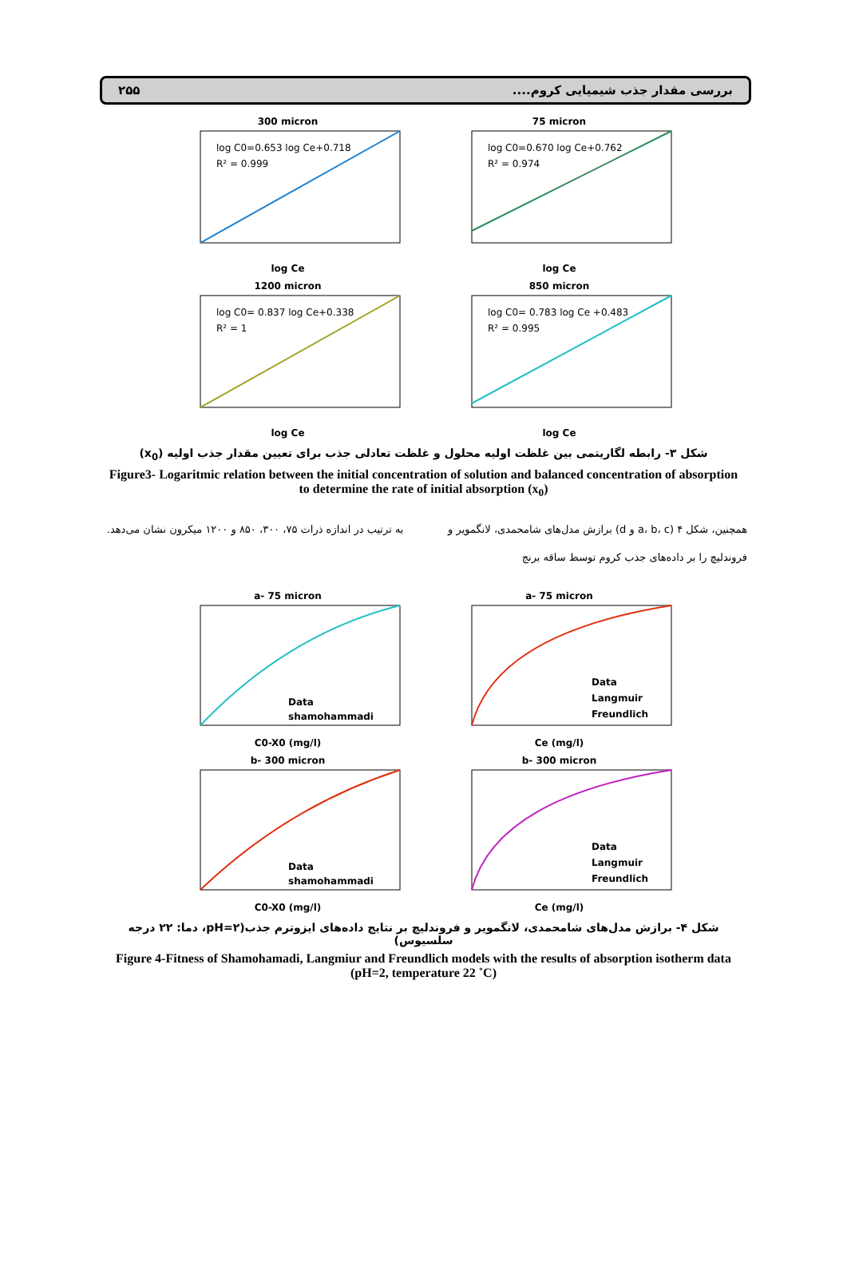بررسی مقدار جذب شیمیایی کروم.... ۲۵۵
300 micron
log C0=0.653 log Ce+0.718
R² = 0.999
log Ce
75 micron
log C0=0.670 log Ce+0.762
R² = 0.974
log Ce
1200 micron
log C0= 0.837 log Ce+0.338
R² = 1
log Ce
850 micron
log C0= 0.783 log Ce +0.483
R² = 0.995
log Ce
شکل ۳- رابطه لگاریتمی بین غلظت اولیه محلول و غلظت تعادلی جذب برای تعیین مقدار جذب اولیه (x<sub>0</sub>)
Figure3- Logaritmic relation between the initial concentration of solution and balanced concentration of absorption to determine the rate of initial absorption (x<sub>0</sub>)
همچنین، شکل ۴ (a، b، c و d) برازش مدل‌های شامحمدی، لانگمویر و فروندلیچ را بر داده‌های جذب کروم توسط ساقه برنج
به ترتیب در اندازه ذرات ۷۵، ۳۰۰، ۸۵۰ و ۱۲۰۰ میکرون نشان می‌دهد.
a- 75 micron
Data
shamohammadi
C0-X0 (mg/l)
a- 75 micron
Data
Langmuir
Freundlich
Ce (mg/l)
b- 300 micron
Data
shamohammadi
C0-X0 (mg/l)
b- 300 micron
Data
Langmuir
Freundlich
Ce (mg/l)
شکل ۴- برازش مدل‌های شامحمدی، لانگمویر و فروندلیچ بر نتایج داده‌های ایزوترم جذب(pH=۲، دما: ۲۲ درجه سلسیوس)
Figure 4-Fitness of Shamohamadi, Langmiur and Freundlich models with the results of absorption isotherm data (pH=2, temperature 22 ˚C)